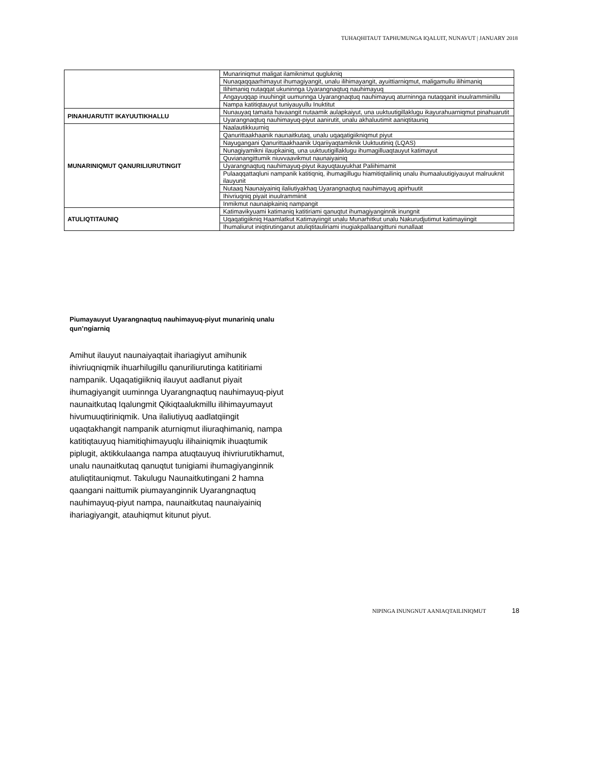TUHAQHITAUT TAPHUMUNGA IQALUIT, NUNAVUT | JANUARY 2018
| | Munariniqmut maligat ilamiknimut quglukniq |
| | Nunaqaqqaarhimayut ihumagiyangit, unalu ilihimayangit, ayuittiarniqmut, maligamullu ilihimaniq |
| | Ilihimaniq nutaqqat ukuninnga Uyarangnaqtuq nauhimayuq |
| | Angayuqqap inuuhingit uumunnga Uyarangnaqtuq nauhimayuq aturninnga nutaqqanit inuulrammiinillu |
| | Nampa katitiqtauyut tuniyauyullu Inuktitut |
| PINAHUARUTIT IKAYUUTIKHALLU | Nunauyaq tamaita havaangit nutaamik aulapkaiyut, una uuktuutigillaklugu ikayurahuarniqmut pinahuarutit |
| | Uyarangnaqtuq nauhimayuq-piyut aanirutit, unalu akhaluutimit aaniqtitauniq |
| MUNARINIQMUT QANURILIURUTINGIT | Naalautikkuurniq |
| | Qanurittaakhaanik naunaitkutaq, unalu uqaqatigiikniqmut piyut |
| | Nayugangani Qanurittaakhaanik Uqariiyaqtamiknik Uuktuutiniq (LQAS) |
| | Nunagiyamikni ilaupkainiq, una uuktuutigillaklugu ihumagilluaqtauyut katimayut |
| | Quvianangittumik niuvvaavikmut naunaiyainiq |
| | Uyarangnaqtuq nauhimayuq-piyut ikayuqtauyukhat Paliihimamit |
| | Pulaaqqattaqluni nampanik katitiqniq, ihumagillugu hiamitiqtailiniq unalu ihumaaluutigiyauyut malruuknit ilauyunit |
| | Nutaaq Naunaiyainiq ilaliutiyakhaq Uyarangnaqtuq nauhimayuq apirhuutit |
| | Ihivriuqniq piyait inuulrammiinit |
| | Inmikmut naunaipkainiq nampangit |
| ATULIQTITAUNIQ | Katimavikyuami katimaniq katitiriami qanuqtut ihumagiyanginnik inungnit |
| | Uqaqatigiikniq Haamlatkut Katimayiingit unalu Munarhitkut unalu Nakurudjutimut katimayiingit |
| | Ihumaliurut iniqtirutinganut atuliqtitauliriami inugiakpallaangittuni nunallaat |
Piumayauyut Uyarangnaqtuq nauhimayuq-piyut munariniq unalu qun’ngiarniq
Amihut ilauyut naunaiyaqtait ihariagiyut amihunik ihivriuqniqmik ihuarhilugillu qanuriliurutinga katitiriami nampanik. Uqaqatigiikniq ilauyut aadlanut piyait ihumagiyangit uuminnga Uyarangnaqtuq nauhimayuq-piyut naunaitkutaq Iqalungmit Qikiqtaalukmillu ilihimayumayut hivumuuqtiriniqmik. Una ilaliutiyuq aadlatqiingit uqaqtakhangit nampanik aturniqmut iliuraqhimaniq, nampa katitiqtauyuq hiamitiqhimayuqlu ilihainiqmik ihuaqtumik piplugit, aktikkulaanga nampa atuqtauyuq ihivriurutikhamut, unalu naunaitkutaq qanuqtut tunigiami ihumagiyanginnik atuliqtitauniqmut. Takulugu Naunaitkutingani 2 hamna qaangani naittumik piumayanginnik Uyarangnaqtuq nauhimayuq-piyut nampa, naunaitkutaq naunaiyainiq ihariagiyangit, atauhiqmut kitunut piyut.
NIPINGA INUNGNUT AANIAQTAILINIQMUT 18